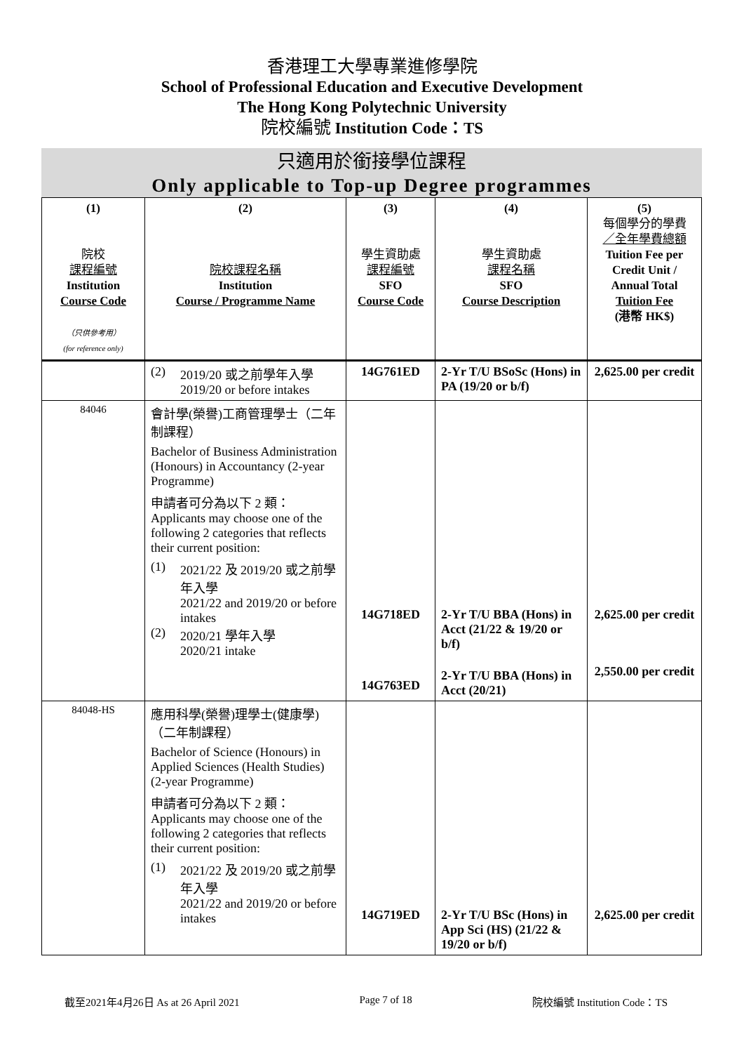香港理工大學專業進修學院
School of Professional Education and Executive Development
The Hong Kong Polytechnic University
院校編號 Institution Code：TS
只適用於銜接學位課程
Only applicable to Top-up Degree programmes
| (1) 院校 課程編號 Institution Course Code （只供參考用） (for reference only) | (2) 院校課程名稱 Institution Course / Programme Name | (3) 學生資助處 課程編號 SFO Course Code | (4) 學生資助處 課程名稱 SFO Course Description | (5) 每個學分的學費 ／全年學費總額 Tuition Fee per Credit Unit / Annual Total Tuition Fee (港幣 HK$) |
| --- | --- | --- | --- | --- |
| | (2) 2019/20 或之前學年入學 2019/20 or before intakes | 14G761ED | 2-Yr T/U BSoSc (Hons) in PA (19/20 or b/f) | 2,625.00 per credit |
| 84046 | 會計學(榮譽)工商管理學士（二年制課程） Bachelor of Business Administration (Honours) in Accountancy (2-year Programme) 申請者可分為以下 2 類： Applicants may choose one of the following 2 categories that reflects their current position: (1) 2021/22 及 2019/20 或之前學年入學 2021/22 and 2019/20 or before intakes (2) 2020/21 學年入學 2020/21 intake | 14G718ED 14G763ED | 2-Yr T/U BBA (Hons) in Acct (21/22 & 19/20 or b/f) 2-Yr T/U BBA (Hons) in Acct (20/21) | 2,625.00 per credit 2,550.00 per credit |
| 84048-HS | 應用科學(榮譽)理學士(健康學)（二年制課程） Bachelor of Science (Honours) in Applied Sciences (Health Studies) (2-year Programme) 申請者可分為以下 2 類： Applicants may choose one of the following 2 categories that reflects their current position: (1) 2021/22 及 2019/20 或之前學年入學 2021/22 and 2019/20 or before intakes | 14G719ED | 2-Yr T/U BSc (Hons) in App Sci (HS) (21/22 & 19/20 or b/f) | 2,625.00 per credit |
截至2021年4月26日 As at 26 April 2021 Page 7 of 18 院校編號 Institution Code：TS